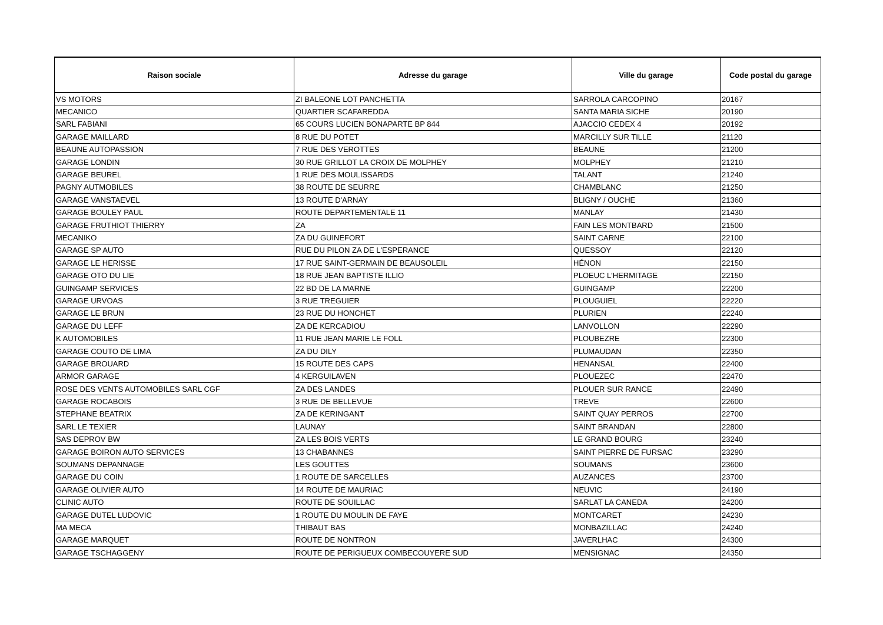| Raison sociale | Adresse du garage | Ville du garage | Code postal du garage |
| --- | --- | --- | --- |
| VS MOTORS | ZI BALEONE LOT PANCHETTA | SARROLA CARCOPINO | 20167 |
| MECANICO | QUARTIER SCAFAREDDA | SANTA MARIA SICHE | 20190 |
| SARL FABIANI | 65 COURS LUCIEN BONAPARTE BP 844 | AJACCIO CEDEX 4 | 20192 |
| GARAGE MAILLARD | 8 RUE DU POTET | MARCILLY SUR TILLE | 21120 |
| BEAUNE AUTOPASSION | 7 RUE DES VEROTTES | BEAUNE | 21200 |
| GARAGE LONDIN | 30 RUE GRILLOT LA CROIX DE MOLPHEY | MOLPHEY | 21210 |
| GARAGE BEUREL | 1 RUE DES MOULISSARDS | TALANT | 21240 |
| PAGNY AUTMOBILES | 38 ROUTE DE SEURRE | CHAMBLANC | 21250 |
| GARAGE VANSTAEVEL | 13 ROUTE D'ARNAY | BLIGNY / OUCHE | 21360 |
| GARAGE BOULEY PAUL | ROUTE DEPARTEMENTALE 11 | MANLAY | 21430 |
| GARAGE FRUTHIOT THIERRY | ZA | FAIN LES MONTBARD | 21500 |
| MECANIKO | ZA DU GUINEFORT | SAINT CARNE | 22100 |
| GARAGE SP AUTO | RUE DU PILON ZA DE L'ESPERANCE | QUESSOY | 22120 |
| GARAGE LE HERISSE | 17 RUE SAINT-GERMAIN DE BEAUSOLEIL | HÉNON | 22150 |
| GARAGE OTO DU LIE | 18 RUE JEAN BAPTISTE ILLIO | PLOEUC L'HERMITAGE | 22150 |
| GUINGAMP SERVICES | 22 BD DE LA MARNE | GUINGAMP | 22200 |
| GARAGE URVOAS | 3 RUE TREGUIER | PLOUGUIEL | 22220 |
| GARAGE LE BRUN | 23 RUE DU HONCHET | PLURIEN | 22240 |
| GARAGE DU LEFF | ZA DE KERCADIOU | LANVOLLON | 22290 |
| K AUTOMOBILES | 11 RUE JEAN MARIE LE FOLL | PLOUBEZRE | 22300 |
| GARAGE COUTO DE LIMA | ZA DU DILY | PLUMAUDAN | 22350 |
| GARAGE BROUARD | 15 ROUTE DES CAPS | HENANSAL | 22400 |
| ARMOR GARAGE | 4 KERGUILAVEN | PLOUEZEC | 22470 |
| ROSE DES VENTS AUTOMOBILES SARL CGF | ZA DES LANDES | PLOUER SUR RANCE | 22490 |
| GARAGE ROCABOIS | 3 RUE DE BELLEVUE | TREVE | 22600 |
| STEPHANE BEATRIX | ZA DE KERINGANT | SAINT QUAY PERROS | 22700 |
| SARL LE TEXIER | LAUNAY | SAINT BRANDAN | 22800 |
| SAS DEPROV BW | ZA LES BOIS VERTS | LE GRAND BOURG | 23240 |
| GARAGE BOIRON AUTO SERVICES | 13 CHABANNES | SAINT PIERRE DE FURSAC | 23290 |
| SOUMANS DEPANNAGE | LES GOUTTES | SOUMANS | 23600 |
| GARAGE DU COIN | 1 ROUTE DE SARCELLES | AUZANCES | 23700 |
| GARAGE OLIVIER AUTO | 14 ROUTE DE MAURIAC | NEUVIC | 24190 |
| CLINIC AUTO | ROUTE DE SOUILLAC | SARLAT LA CANEDA | 24200 |
| GARAGE DUTEL LUDOVIC | 1 ROUTE DU MOULIN DE FAYE | MONTCARET | 24230 |
| MA MECA | THIBAUT BAS | MONBAZILLAC | 24240 |
| GARAGE MARQUET | ROUTE DE NONTRON | JAVERLHAC | 24300 |
| GARAGE TSCHAGGENY | ROUTE DE PERIGUEUX COMBECOUYERE SUD | MENSIGNAC | 24350 |